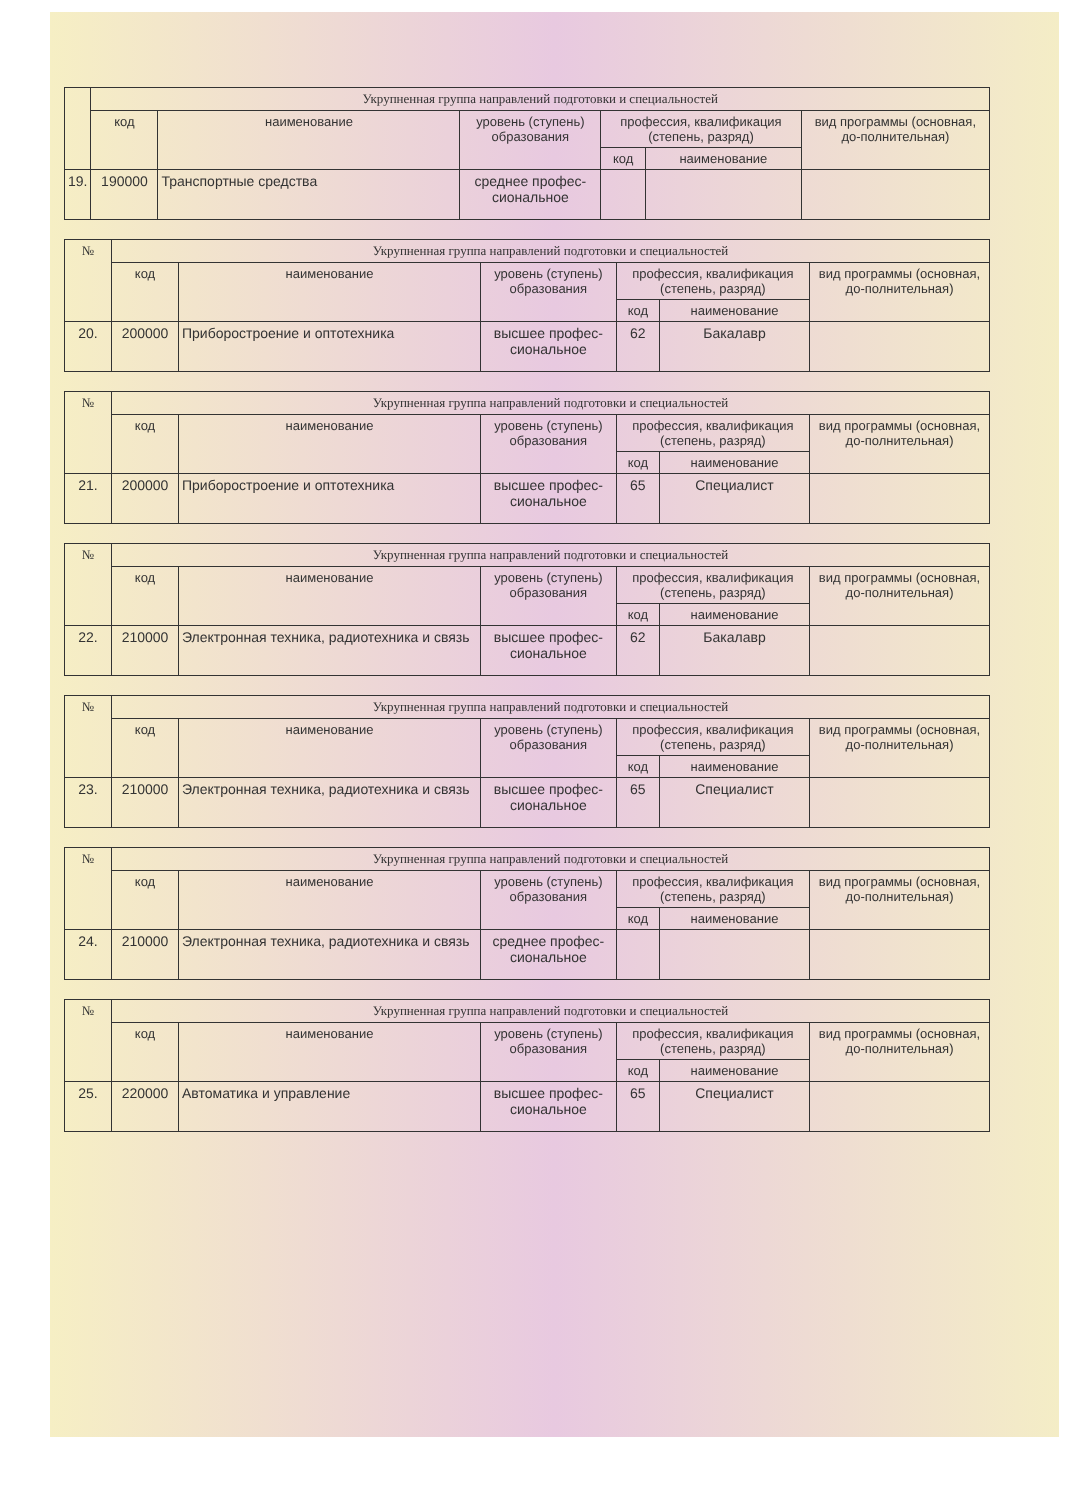| | Укрупненная группа направлений подготовки и специальностей | | | | | |
| --- | --- | --- | --- | --- | --- | --- |
| | код | наименование | уровень (ступень) образования | профессия, квалификация (степень, разряд) | | вид программы (основная, до-полнительная) |
| | | | | код | наименование | |
| 19. | 190000 | Транспортные средства | среднее профес-сиональное | | | |
| № | Укрупненная группа направлений подготовки и специальностей | | | | | |
| --- | --- | --- | --- | --- | --- | --- |
| | код | наименование | уровень (ступень) образования | профессия, квалификация (степень, разряд) | | вид программы (основная, до-полнительная) |
| | | | | код | наименование | |
| 20. | 200000 | Приборостроение и оптотехника | высшее профес-сиональное | 62 | Бакалавр | |
| № | Укрупненная группа направлений подготовки и специальностей | | | | | |
| --- | --- | --- | --- | --- | --- | --- |
| | код | наименование | уровень (ступень) образования | профессия, квалификация (степень, разряд) | | вид программы (основная, до-полнительная) |
| | | | | код | наименование | |
| 21. | 200000 | Приборостроение и оптотехника | высшее профес-сиональное | 65 | Специалист | |
| № | Укрупненная группа направлений подготовки и специальностей | | | | | |
| --- | --- | --- | --- | --- | --- | --- |
| | код | наименование | уровень (ступень) образования | профессия, квалификация (степень, разряд) | | вид программы (основная, до-полнительная) |
| | | | | код | наименование | |
| 22. | 210000 | Электронная техника, радиотехника и связь | высшее профес-сиональное | 62 | Бакалавр | |
| № | Укрупненная группа направлений подготовки и специальностей | | | | | |
| --- | --- | --- | --- | --- | --- | --- |
| | код | наименование | уровень (ступень) образования | профессия, квалификация (степень, разряд) | | вид программы (основная, до-полнительная) |
| | | | | код | наименование | |
| 23. | 210000 | Электронная техника, радиотехника и связь | высшее профес-сиональное | 65 | Специалист | |
| № | Укрупненная группа направлений подготовки и специальностей | | | | | |
| --- | --- | --- | --- | --- | --- | --- |
| | код | наименование | уровень (ступень) образования | профессия, квалификация (степень, разряд) | | вид программы (основная, до-полнительная) |
| | | | | код | наименование | |
| 24. | 210000 | Электронная техника, радиотехника и связь | среднее профес-сиональное | | | |
| № | Укрупненная группа направлений подготовки и специальностей | | | | | |
| --- | --- | --- | --- | --- | --- | --- |
| | код | наименование | уровень (ступень) образования | профессия, квалификация (степень, разряд) | | вид программы (основная, до-полнительная) |
| | | | | код | наименование | |
| 25. | 220000 | Автоматика и управление | высшее профес-сиональное | 65 | Специалист | |